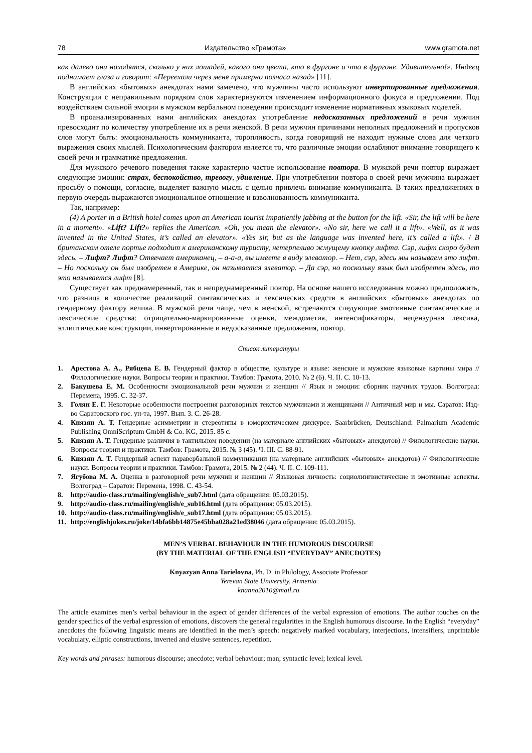78 Издательство «Грамота» www.gramota.net
как далеко они находятся, сколько у них лошадей, какого они цвета, кто в фургоне и что в фургоне. Удивительно!». Индеец поднимает глаза и говорит: «Переехали через меня примерно полчаса назад» [11].
В английских «бытовых» анекдотах нами замечено, что мужчины часто используют инвертированные предложения. Конструкции с неправильным порядком слов характеризуются изменением информационного фокуса в предложении. Под воздействием сильной эмоции в мужском вербальном поведении происходит изменение нормативных языковых моделей.
В проанализированных нами английских анекдотах употребление недосказанных предложений в речи мужчин превосходит по количеству употребление их в речи женской. В речи мужчин причинами неполных предложений и пропусков слов могут быть: эмоциональность коммуниканта, торопливость, когда говорящий не находит нужные слова для четкого выражения своих мыслей. Психологическим фактором является то, что различные эмоции ослабляют внимание говорящего к своей речи и грамматике предложения.
Для мужского речевого поведения также характерно частое использование повтора. В мужской речи повтор выражает следующие эмоции: страх, беспокойство, тревогу, удивление. При употреблении повтора в своей речи мужчина выражает просьбу о помощи, согласие, выделяет важную мысль с целью привлечь внимание коммуниканта. В таких предложениях в первую очередь выражаются эмоциональное отношение и взволнованность коммуниканта.
Так, например:
(4) A porter in a British hotel comes upon an American tourist impatiently jabbing at the button for the lift. «Sir, the lift will be here in a moment». «Lift? Lift?» replies the American. «Oh, you mean the elevator». «No sir, here we call it a lift». «Well, as it was invented in the United States, it’s called an elevator». «Yes sir, but as the language was invented here, it’s called a lift». / В британском отеле портье подходит к американскому туристу, нетерпеливо жмущему кнопку лифта. Сэр, лифт скоро будет здесь. – Лифт? Лифт? Отвечает американец, – а-а-а, вы имеете в виду элеватор. – Нет, сэр, здесь мы называем это лифт. – Но поскольку он был изобретен в Америке, он называется элеватор. – Да сэр, но поскольку язык был изобретен здесь, то это называется лифт [8].
Существует как преднамеренный, так и непреднамеренный повтор. На основе нашего исследования можно предположить, что разница в количестве реализаций синтаксических и лексических средств в английских «бытовых» анекдотах по гендерному фактору велика. В мужской речи чаще, чем в женской, встречаются следующие эмотивные синтаксические и лексические средства: отрицательно-маркированные оценки, междометия, интенсификаторы, нецензурная лексика, эллиптические конструкции, инвертированные и недосказанные предложения, повтор.
Список литературы
1. Арестова А. А., Рябцева Е. В. Гендерный фактор в обществе, культуре и языке: женские и мужские языковые картины мира // Филологические науки. Вопросы теории и практики. Тамбов: Грамота, 2010. № 2 (6). Ч. II. С. 10-13.
2. Бакушева Е. М. Особенности эмоциональной речи мужчин и женщин // Язык и эмоции: сборник научных трудов. Волгоград: Перемена, 1995. С. 32-37.
3. Голян Е. Г. Некоторые особенности построения разговорных текстов мужчинами и женщинами // Античный мир и мы. Саратов: Изд-во Саратовского гос. ун-та, 1997. Вып. 3. С. 26-28.
4. Князян А. Т. Гендерные асимметрии и стереотипы в юмористическом дискурсе. Saarbrücken, Deutschland: Palmarium Academic Publishing OmniScriptum GmbH & Co. KG, 2015. 85 с.
5. Князян А. Т. Гендерные различия в тактильном поведении (на материале английских «бытовых» анекдотов) // Филологические науки. Вопросы теории и практики. Тамбов: Грамота, 2015. № 3 (45). Ч. III. С. 88-91.
6. Князян А. Т. Гендерный аспект паравербальной коммуникации (на материале английских «бытовых» анекдотов) // Филологические науки. Вопросы теории и практики. Тамбов: Грамота, 2015. № 2 (44). Ч. II. С. 109-111.
7. Ягубова М. А. Оценка в разговорной речи мужчин и женщин // Языковая личность: социолингвистические и эмотивные аспекты. Волгоград – Саратов: Перемена, 1998. С. 43-54.
8. http://audio-class.ru/mailing/english/e_sub7.html (дата обращения: 05.03.2015).
9. http://audio-class.ru/mailing/english/e_sub16.html (дата обращения: 05.03.2015).
10. http://audio-class.ru/mailing/english/e_sub17.html (дата обращения: 05.03.2015).
11. http://englishjokes.ru/joke/14bfa6bb14875e45bba028a21ed38046 (дата обращения: 05.03.2015).
MEN’S VERBAL BEHAVIOUR IN THE HUMOROUS DISCOURSE
(BY THE MATERIAL OF THE ENGLISH “EVERYDAY” ANECDOTES)
Knyazyan Anna Tarielovna, Ph. D. in Philology, Associate Professor
Yerevan State University, Armenia
knanna2010@mail.ru
The article examines men’s verbal behaviour in the aspect of gender differences of the verbal expression of emotions. The author touches on the gender specifics of the verbal expression of emotions, discovers the general regularities in the English humorous discourse. In the English “everyday” anecdotes the following linguistic means are identified in the men’s speech: negatively marked vocabulary, interjections, intensifiers, unprintable vocabulary, elliptic constructions, inverted and elusive sentences, repetition.
Key words and phrases: humorous discourse; anecdote; verbal behaviour; man; syntactic level; lexical level.